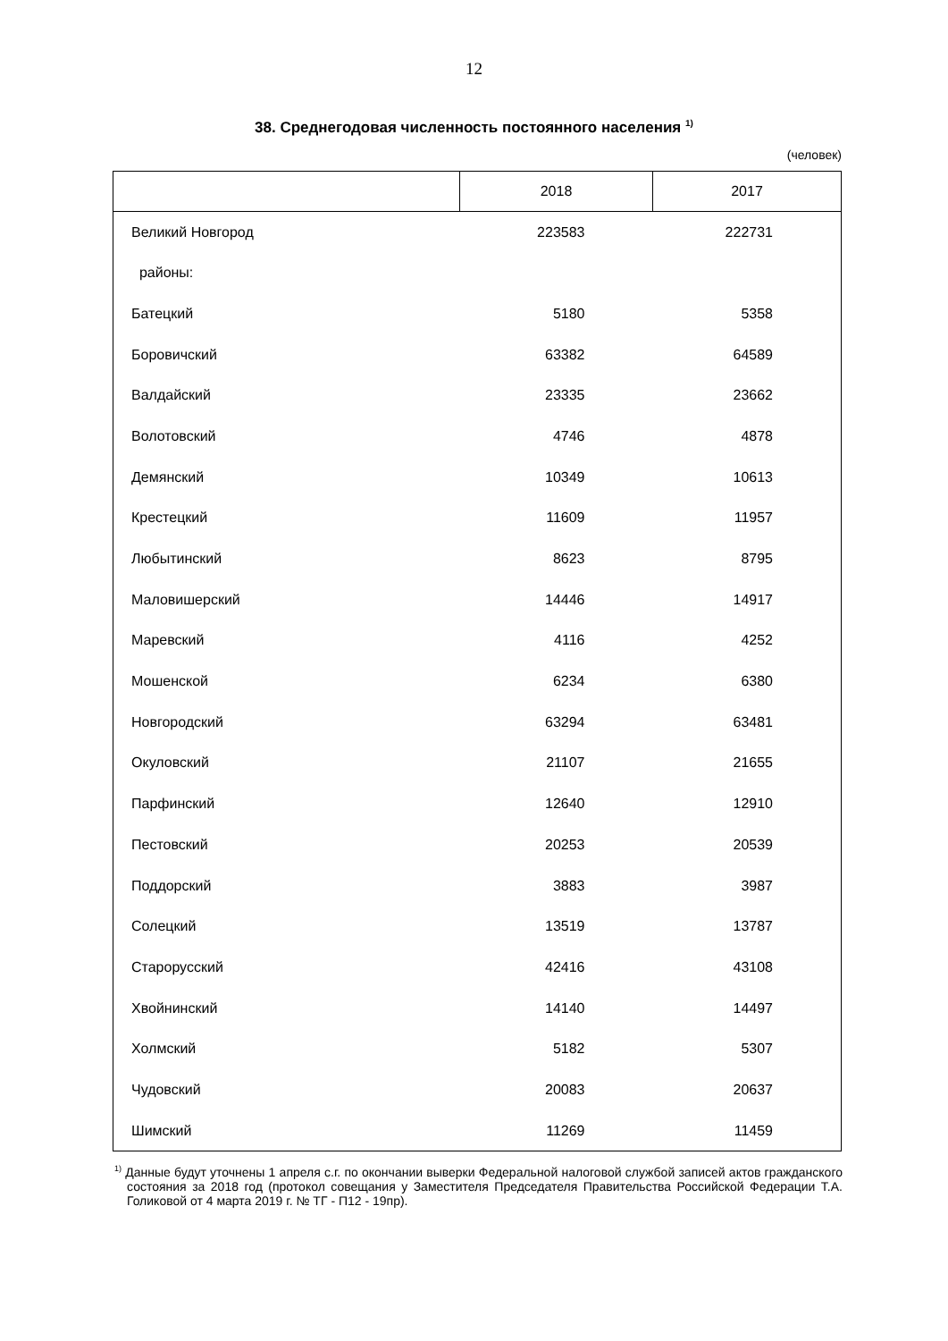12
38. Среднегодовая численность постоянного населения <sup>1)</sup>
(человек)
| | 2018 | 2017 |
| --- | --- | --- |
| Великий Новгород | 223583 | 222731 |
| районы: | | |
| Батецкий | 5180 | 5358 |
| Боровичский | 63382 | 64589 |
| Валдайский | 23335 | 23662 |
| Волотовский | 4746 | 4878 |
| Демянский | 10349 | 10613 |
| Крестецкий | 11609 | 11957 |
| Любытинский | 8623 | 8795 |
| Маловишерский | 14446 | 14917 |
| Маревский | 4116 | 4252 |
| Мошенской | 6234 | 6380 |
| Новгородский | 63294 | 63481 |
| Окуловский | 21107 | 21655 |
| Парфинский | 12640 | 12910 |
| Пестовский | 20253 | 20539 |
| Поддорский | 3883 | 3987 |
| Солецкий | 13519 | 13787 |
| Старорусский | 42416 | 43108 |
| Хвойнинский | 14140 | 14497 |
| Холмский | 5182 | 5307 |
| Чудовский | 20083 | 20637 |
| Шимский | 11269 | 11459 |
<sup>1)</sup> Данные будут уточнены 1 апреля с.г. по окончании выверки Федеральной налоговой службой записей актов гражданского состояния за 2018 год (протокол совещания у Заместителя Председателя Правительства Российской Федерации Т.А. Голиковой от 4 марта 2019 г. № ТГ - П12 - 19пр).